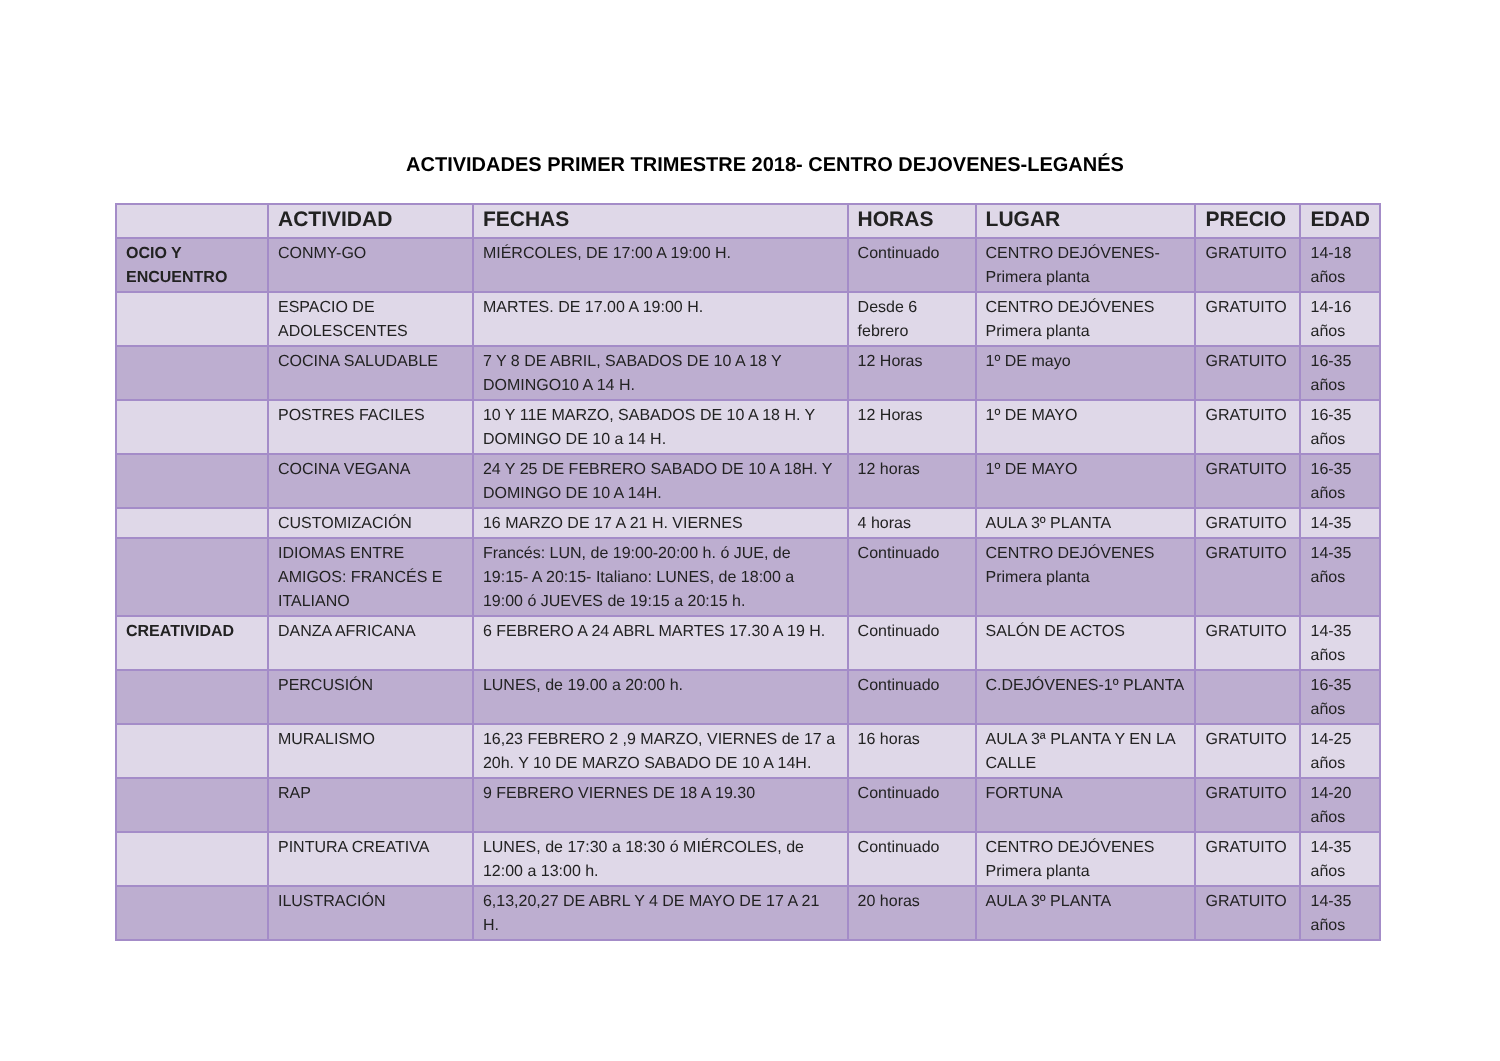ACTIVIDADES PRIMER TRIMESTRE 2018- CENTRO DEJOVENES-LEGANÉS
| | ACTIVIDAD | FECHAS | HORAS | LUGAR | PRECIO | EDAD |
| --- | --- | --- | --- | --- | --- | --- |
| OCIO Y ENCUENTRO | CONMY-GO | MIÉRCOLES, DE 17:00 A 19:00 H. | Continuado | CENTRO DEJÓVENES-Primera planta | GRATUITO | 14-18 años |
| | ESPACIO DE ADOLESCENTES | MARTES. DE 17.00 A 19:00 H. | Desde 6 febrero | CENTRO DEJÓVENES Primera planta | GRATUITO | 14-16 años |
| | COCINA SALUDABLE | 7 Y 8 DE ABRIL, SABADOS DE 10 A 18 Y DOMINGO10 A 14 H. | 12 Horas | 1º DE mayo | GRATUITO | 16-35 años |
| | POSTRES FACILES | 10 Y 11E MARZO, SABADOS DE 10 A 18 H. Y DOMINGO DE 10 a 14 H. | 12 Horas | 1º DE MAYO | GRATUITO | 16-35 años |
| | COCINA VEGANA | 24 Y 25 DE FEBRERO SABADO DE 10 A 18H. Y DOMINGO DE 10 A 14H. | 12 horas | 1º DE MAYO | GRATUITO | 16-35 años |
| | CUSTOMIZACIÓN | 16 MARZO DE 17 A 21 H. VIERNES | 4 horas | AULA 3º PLANTA | GRATUITO | 14-35 |
| | IDIOMAS ENTRE AMIGOS: FRANCÉS E ITALIANO | Francés: LUN, de 19:00-20:00 h. ó JUE, de 19:15- A 20:15- Italiano: LUNES, de 18:00 a 19:00 ó JUEVES de 19:15 a 20:15 h. | Continuado | CENTRO DEJÓVENES Primera planta | GRATUITO | 14-35 años |
| CREATIVIDAD | DANZA AFRICANA | 6 FEBRERO A 24 ABRL MARTES 17.30 A 19 H. | Continuado | SALÓN DE ACTOS | GRATUITO | 14-35 años |
| | PERCUSIÓN | LUNES, de 19.00 a 20:00 h. | Continuado | C.DEJÓVENES-1º PLANTA | | 16-35 años |
| | MURALISMO | 16,23 FEBRERO 2 ,9 MARZO, VIERNES de 17 a 20h. Y 10 DE MARZO SABADO DE 10 A 14H. | 16 horas | AULA 3ª PLANTA Y EN LA CALLE | GRATUITO | 14-25 años |
| | RAP | 9 FEBRERO VIERNES DE 18 A 19.30 | Continuado | FORTUNA | GRATUITO | 14-20 años |
| | PINTURA CREATIVA | LUNES, de 17:30 a 18:30 ó MIÉRCOLES, de 12:00 a 13:00 h. | Continuado | CENTRO DEJÓVENES Primera planta | GRATUITO | 14-35 años |
| | ILUSTRACIÓN | 6,13,20,27 DE ABRL Y 4 DE MAYO DE 17 A 21 H. | 20 horas | AULA 3º PLANTA | GRATUITO | 14-35 años |